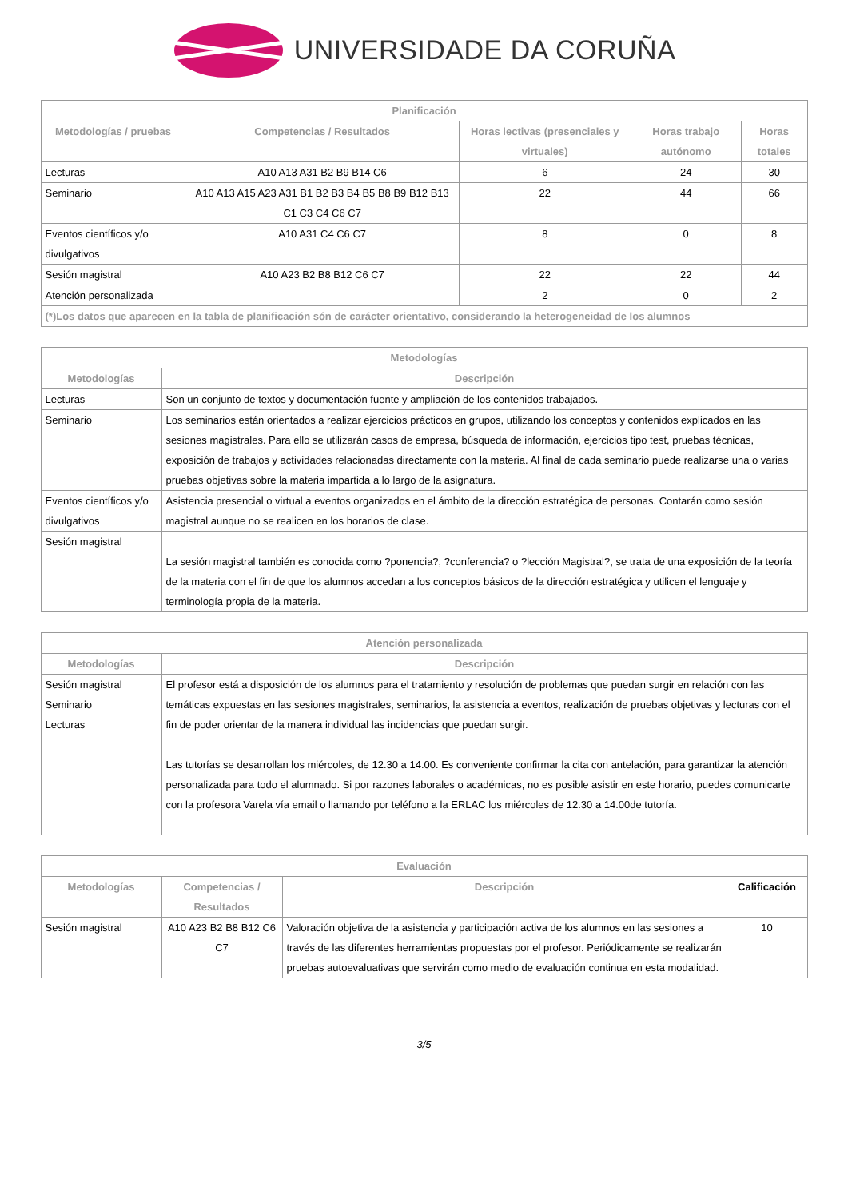UNIVERSIDADE DA CORUÑA
| Planificación | | | | |
| --- | --- | --- | --- | --- |
| Metodologías / pruebas | Competencias / Resultados | Horas lectivas (presenciales y virtuales) | Horas trabajo autónomo | Horas totales |
| Lecturas | A10 A13 A31 B2 B9 B14 C6 | 6 | 24 | 30 |
| Seminario | A10 A13 A15 A23 A31 B1 B2 B3 B4 B5 B8 B9 B12 B13 C1 C3 C4 C6 C7 | 22 | 44 | 66 |
| Eventos científicos y/o divulgativos | A10 A31 C4 C6 C7 | 8 | 0 | 8 |
| Sesión magistral | A10 A23 B2 B8 B12 C6 C7 | 22 | 22 | 44 |
| Atención personalizada | | 2 | 0 | 2 |
| (*)Los datos que aparecen en la tabla de planificación són de carácter orientativo, considerando la heterogeneidad de los alumnos | | | | |
| Metodologías | |
| --- | --- |
| Metodologías | Descripción |
| Lecturas | Son un conjunto de textos y documentación fuente y ampliación de los contenidos trabajados. |
| Seminario | Los seminarios están orientados a realizar ejercicios prácticos en grupos, utilizando los conceptos y contenidos explicados en las sesiones magistrales. Para ello se utilizarán casos de empresa, búsqueda de información, ejercicios tipo test, pruebas técnicas, exposición de trabajos y actividades relacionadas directamente con la materia. Al final de cada seminario puede realizarse una o varias pruebas objetivas sobre la materia impartida a lo largo de la asignatura. |
| Eventos científicos y/o divulgativos | Asistencia presencial o virtual a eventos organizados en el ámbito de la dirección estratégica de personas. Contarán como sesión magistral aunque no se realicen en los horarios de clase. |
| Sesión magistral | La sesión magistral también es conocida como ?ponencia?, ?conferencia? o ?lección Magistral?, se trata de una exposición de la teoría de la materia con el fin de que los alumnos accedan a los conceptos básicos de la dirección estratégica y utilicen el lenguaje y terminología propia de la materia. |
| Atención personalizada | |
| --- | --- |
| Metodologías | Descripción |
| Sesión magistral Seminario Lecturas | El profesor está a disposición de los alumnos para el tratamiento y resolución de problemas que puedan surgir en relación con las temáticas expuestas en las sesiones magistrales, seminarios, la asistencia a eventos, realización de pruebas objetivas y lecturas con el fin de poder orientar de la manera individual las incidencias que puedan surgir. Las tutorías se desarrollan los miércoles, de 12.30 a 14.00. Es conveniente confirmar la cita con antelación, para garantizar la atención personalizada para todo el alumnado. Si por razones laborales o académicas, no es posible asistir en este horario, puedes comunicarte con la profesora Varela vía email o llamando por teléfono a la ERLAC los miércoles de 12.30 a 14.00de tutoría. |
| Evaluación | | | |
| --- | --- | --- | --- |
| Metodologías | Competencias / Resultados | Descripción | Calificación |
| Sesión magistral | A10 A23 B2 B8 B12 C6 C7 | Valoración objetiva de la asistencia y participación activa de los alumnos en las sesiones a través de las diferentes herramientas propuestas por el profesor. Periódicamente se realizarán pruebas autoevaluativas que servirán como medio de evaluación continua en esta modalidad. | 10 |
3/5